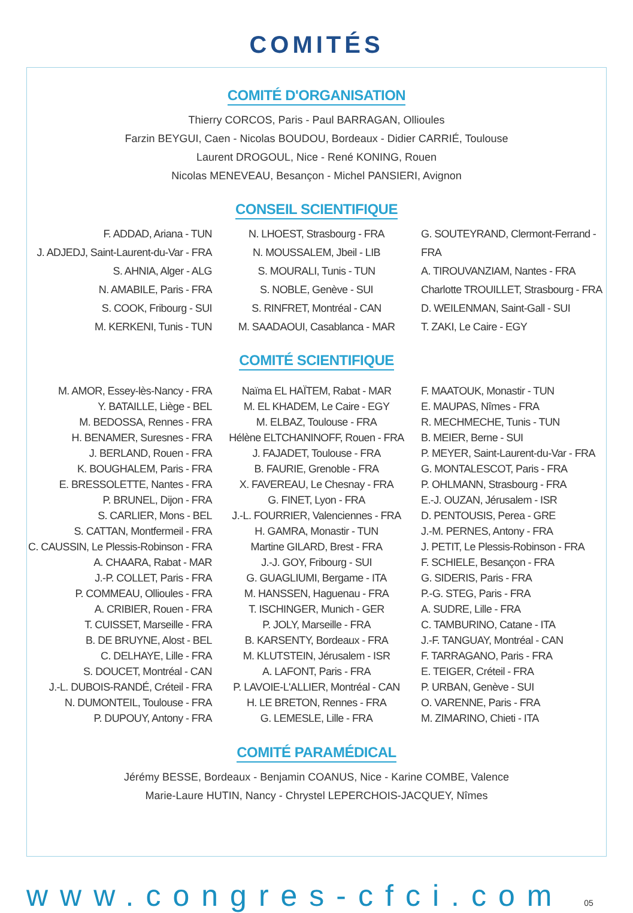COMITÉS
COMITÉ D'ORGANISATION
Thierry CORCOS, Paris - Paul BARRAGAN, Ollioules
Farzin BEYGUI, Caen - Nicolas BOUDOU, Bordeaux - Didier CARRIÉ, Toulouse
Laurent DROGOUL, Nice - René KONING, Rouen
Nicolas MENEVEAU, Besançon - Michel PANSIERI, Avignon
CONSEIL SCIENTIFIQUE
F. ADDAD, Ariana - TUN
J. ADJEDJ, Saint-Laurent-du-Var - FRA
S. AHNIA, Alger - ALG
N. AMABILE, Paris - FRA
S. COOK, Fribourg - SUI
M. KERKENI, Tunis - TUN
N. LHOEST, Strasbourg - FRA
N. MOUSSALEM, Jbeil - LIB
S. MOURALI, Tunis - TUN
S. NOBLE, Genève - SUI
S. RINFRET, Montréal - CAN
M. SAADAOUI, Casablanca - MAR
G. SOUTEYRAND, Clermont-Ferrand - FRA
A. TIROUVANZIAM, Nantes - FRA
Charlotte TROUILLET, Strasbourg - FRA
D. WEILENMAN, Saint-Gall - SUI
T. ZAKI, Le Caire - EGY
COMITÉ SCIENTIFIQUE
M. AMOR, Essey-lès-Nancy - FRA
Y. BATAILLE, Liège - BEL
M. BEDOSSA, Rennes - FRA
H. BENAMER, Suresnes - FRA
J. BERLAND, Rouen - FRA
K. BOUGHALEM, Paris - FRA
E. BRESSOLETTE, Nantes - FRA
P. BRUNEL, Dijon - FRA
S. CARLIER, Mons - BEL
S. CATTAN, Montfermeil - FRA
C. CAUSSIN, Le Plessis-Robinson - FRA
A. CHAARA, Rabat - MAR
J.-P. COLLET, Paris - FRA
P. COMMEAU, Ollioules - FRA
A. CRIBIER, Rouen - FRA
T. CUISSET, Marseille - FRA
B. DE BRUYNE, Alost - BEL
C. DELHAYE, Lille - FRA
S. DOUCET, Montréal - CAN
J.-L. DUBOIS-RANDÉ, Créteil - FRA
N. DUMONTEIL, Toulouse - FRA
P. DUPOUY, Antony - FRA
Naïma EL HAÏTEM, Rabat - MAR
M. EL KHADEM, Le Caire - EGY
M. ELBAZ, Toulouse - FRA
Hélène ELTCHANINOFF, Rouen - FRA
J. FAJADET, Toulouse - FRA
B. FAURIE, Grenoble - FRA
X. FAVEREAU, Le Chesnay - FRA
G. FINET, Lyon - FRA
J.-L. FOURRIER, Valenciennes - FRA
H. GAMRA, Monastir - TUN
Martine GILARD, Brest - FRA
J.-J. GOY, Fribourg - SUI
G. GUAGLIUMI, Bergame - ITA
M. HANSSEN, Haguenau - FRA
T. ISCHINGER, Munich - GER
P. JOLY, Marseille - FRA
B. KARSENTY, Bordeaux - FRA
M. KLUTSTEIN, Jérusalem - ISR
A. LAFONT, Paris - FRA
P. LAVOIE-L'ALLIER, Montréal - CAN
H. LE BRETON, Rennes - FRA
G. LEMESLE, Lille - FRA
F. MAATOUK, Monastir - TUN
E. MAUPAS, Nîmes - FRA
R. MECHMECHE, Tunis - TUN
B. MEIER, Berne - SUI
P. MEYER, Saint-Laurent-du-Var - FRA
G. MONTALESCOT, Paris - FRA
P. OHLMANN, Strasbourg - FRA
E.-J. OUZAN, Jérusalem - ISR
D. PENTOUSIS, Perea - GRE
J.-M. PERNES, Antony - FRA
J. PETIT, Le Plessis-Robinson - FRA
F. SCHIELE, Besançon - FRA
G. SIDERIS, Paris - FRA
P.-G. STEG, Paris - FRA
A. SUDRE, Lille - FRA
C. TAMBURINO, Catane - ITA
J.-F. TANGUAY, Montréal - CAN
F. TARRAGANO, Paris - FRA
E. TEIGER, Créteil - FRA
P. URBAN, Genève - SUI
O. VARENNE, Paris - FRA
M. ZIMARINO, Chieti - ITA
COMITÉ PARAMÉDICAL
Jérémy BESSE, Bordeaux - Benjamin COANUS, Nice - Karine COMBE, Valence
Marie-Laure HUTIN, Nancy - Chrystel LEPERCHOIS-JACQUEY, Nîmes
www.congres-cfci.com 05